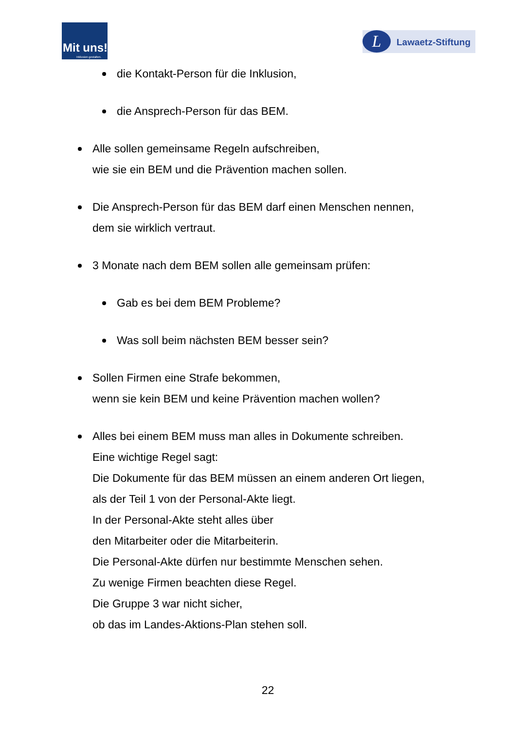Mit uns!
Inklusion gestalten.
L Lawaetz-Stiftung
die Kontakt-Person für die Inklusion,
die Ansprech-Person für das BEM.
Alle sollen gemeinsame Regeln aufschreiben,
wie sie ein BEM und die Prävention machen sollen.
Die Ansprech-Person für das BEM darf einen Menschen nennen,
dem sie wirklich vertraut.
3 Monate nach dem BEM sollen alle gemeinsam prüfen:
Gab es bei dem BEM Probleme?
Was soll beim nächsten BEM besser sein?
Sollen Firmen eine Strafe bekommen,
wenn sie kein BEM und keine Prävention machen wollen?
Alles bei einem BEM muss man alles in Dokumente schreiben.
Eine wichtige Regel sagt:
Die Dokumente für das BEM müssen an einem anderen Ort liegen,
als der Teil 1 von der Personal-Akte liegt.
In der Personal-Akte steht alles über
den Mitarbeiter oder die Mitarbeiterin.
Die Personal-Akte dürfen nur bestimmte Menschen sehen.
Zu wenige Firmen beachten diese Regel.
Die Gruppe 3 war nicht sicher,
ob das im Landes-Aktions-Plan stehen soll.
22